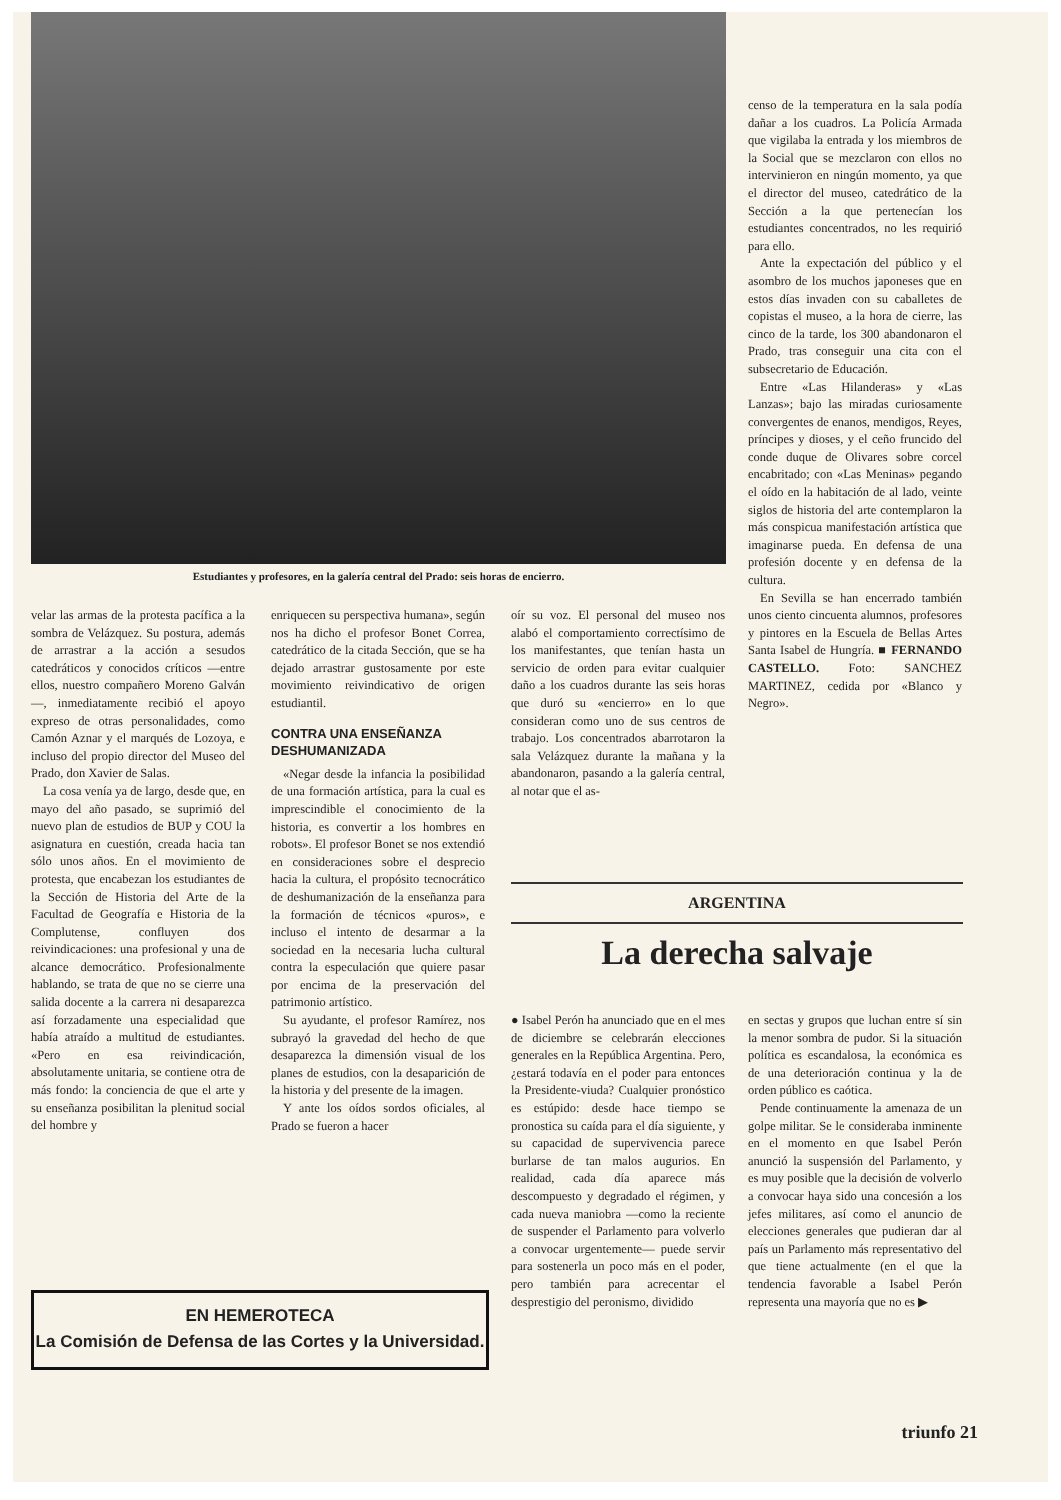Estudiantes y profesores, en la galería central del Prado: seis horas de encierro.
censo de la temperatura en la sala podía dañar a los cuadros. La Policía Armada que vigilaba la entrada y los miembros de la Social que se mezclaron con ellos no intervinieron en ningún momento, ya que el director del museo, catedrático de la Sección a la que pertenecían los estudiantes concentrados, no les requirió para ello.
Ante la expectación del público y el asombro de los muchos japoneses que en estos días invaden con su caballetes de copistas el museo, a la hora de cierre, las cinco de la tarde, los 300 abandonaron el Prado, tras conseguir una cita con el subsecretario de Educación.
Entre «Las Hilanderas» y «Las Lanzas»; bajo las miradas curiosamente convergentes de enanos, mendigos, Reyes, príncipes y dioses, y el ceño fruncido del conde duque de Olivares sobre corcel encabritado; con «Las Meninas» pegando el oído en la habitación de al lado, veinte siglos de historia del arte contemplaron la más conspicua manifestación artística que imaginarse pueda. En defensa de una profesión docente y en defensa de la cultura.
En Sevilla se han encerrado también unos ciento cincuenta alumnos, profesores y pintores en la Escuela de Bellas Artes Santa Isabel de Hungría. ■ FERNANDO CASTELLO. Foto: SANCHEZ MARTINEZ, cedida por «Blanco y Negro».
velar las armas de la protesta pacífica a la sombra de Velázquez. Su postura, además de arrastrar a la acción a sesudos catedráticos y conocidos críticos —entre ellos, nuestro compañero Moreno Galván—, inmediatamente recibió el apoyo expreso de otras personalidades, como Camón Aznar y el marqués de Lozoya, e incluso del propio director del Museo del Prado, don Xavier de Salas.
La cosa venía ya de largo, desde que, en mayo del año pasado, se suprimió del nuevo plan de estudios de BUP y COU la asignatura en cuestión, creada hacia tan sólo unos años. En el movimiento de protesta, que encabezan los estudiantes de la Sección de Historia del Arte de la Facultad de Geografía e Historia de la Complutense, confluyen dos reivindicaciones: una profesional y una de alcance democrático. Profesionalmente hablando, se trata de que no se cierre una salida docente a la carrera ni desaparezca así forzadamente una especialidad que había atraído a multitud de estudiantes. «Pero en esa reivindicación, absolutamente unitaria, se contiene otra de más fondo: la conciencia de que el arte y su enseñanza posibilitan la plenitud social del hombre y
enriquecen su perspectiva humana», según nos ha dicho el profesor Bonet Correa, catedrático de la citada Sección, que se ha dejado arrastrar gustosamente por este movimiento reivindicativo de origen estudiantil.
CONTRA UNA ENSEÑANZA DESHUMANIZADA
«Negar desde la infancia la posibilidad de una formación artística, para la cual es imprescindible el conocimiento de la historia, es convertir a los hombres en robots». El profesor Bonet se nos extendió en consideraciones sobre el desprecio hacia la cultura, el propósito tecnocrático de deshumanización de la enseñanza para la formación de técnicos «puros», e incluso el intento de desarmar a la sociedad en la necesaria lucha cultural contra la especulación que quiere pasar por encima de la preservación del patrimonio artístico.
Su ayudante, el profesor Ramírez, nos subrayó la gravedad del hecho de que desaparezca la dimensión visual de los planes de estudios, con la desaparición de la historia y del presente de la imagen.
Y ante los oídos sordos oficiales, al Prado se fueron a hacer
oír su voz. El personal del museo nos alabó el comportamiento correctísimo de los manifestantes, que tenían hasta un servicio de orden para evitar cualquier daño a los cuadros durante las seis horas que duró su «encierro» en lo que consideran como uno de sus centros de trabajo. Los concentrados abarrotaron la sala Velázquez durante la mañana y la abandonaron, pasando a la galería central, al notar que el as-
ARGENTINA
La derecha salvaje
● Isabel Perón ha anunciado que en el mes de diciembre se celebrarán elecciones generales en la República Argentina. Pero, ¿estará todavía en el poder para entonces la Presidente-viuda? Cualquier pronóstico es estúpido: desde hace tiempo se pronostica su caída para el día siguiente, y su capacidad de supervivencia parece burlarse de tan malos augurios. En realidad, cada día aparece más descompuesto y degradado el régimen, y cada nueva maniobra —como la reciente de suspender el Parlamento para volverlo a convocar urgentemente— puede servir para sostenerla un poco más en el poder, pero también para acrecentar el desprestigio del peronismo, dividido
en sectas y grupos que luchan entre sí sin la menor sombra de pudor. Si la situación política es escandalosa, la económica es de una deterioración continua y la de orden público es caótica.
Pende continuamente la amenaza de un golpe militar. Se le consideraba inminente en el momento en que Isabel Perón anunció la suspensión del Parlamento, y es muy posible que la decisión de volverlo a convocar haya sido una concesión a los jefes militares, así como el anuncio de elecciones generales que pudieran dar al país un Parlamento más representativo del que tiene actualmente (en el que la tendencia favorable a Isabel Perón representa una mayoría que no es ▶
EN HEMEROTECA
La Comisión de Defensa de las Cortes y la Universidad.
triunfo 21